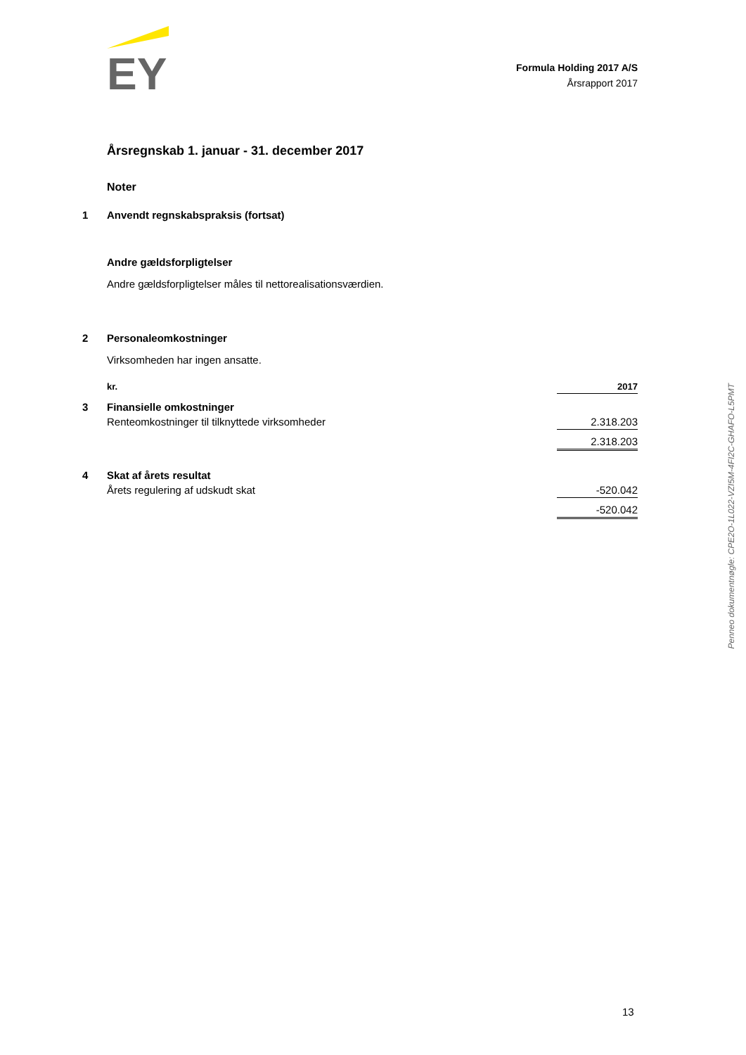EY
Formula Holding 2017 A/S
Årsrapport 2017
Årsregnskab 1. januar - 31. december 2017
Noter
1 Anvendt regnskabspraksis (fortsat)
Andre gældsforpligtelser
Andre gældsforpligtelser måles til nettorealisationsværdien.
2 Personaleomkostninger
Virksomheden har ingen ansatte.
| | kr. | 2017 |
| 3 | Finansielle omkostninger | |
| | Renteomkostninger til tilknyttede virksomheder | 2.318.203 |
| | | 2.318.203 |
| 4 | Skat af årets resultat | |
| | Årets regulering af udskudt skat | -520.042 |
| | | -520.042 |
Penneo dokumentnøgle: CPE2O-1L022-VZI5M-4FI2C-GHAFO-L5PMT
13